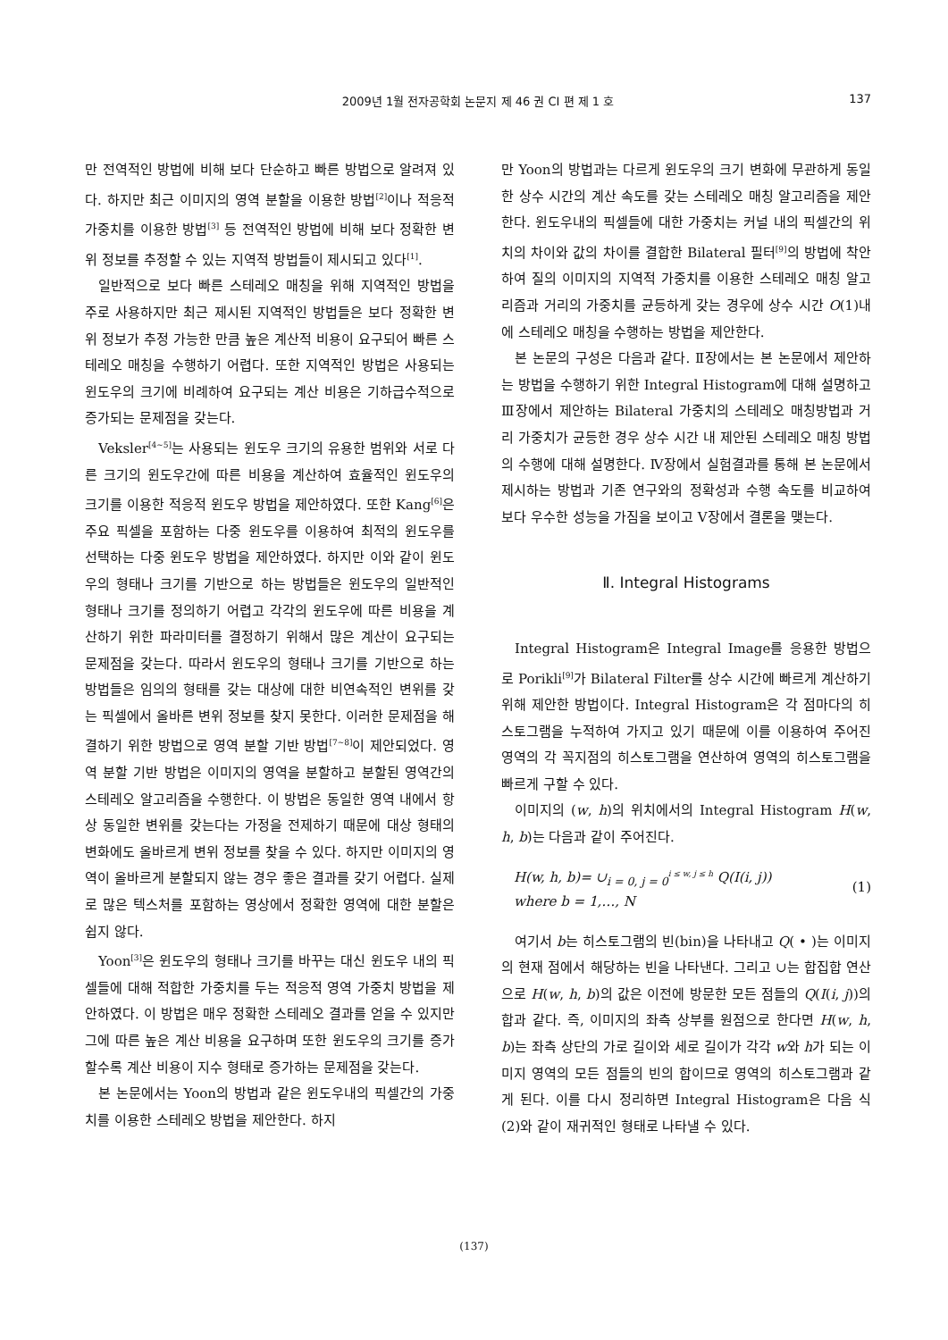2009년 1월 전자공학회 논문지 제 46 권 CI 편 제 1 호
137
만 전역적인 방법에 비해 보다 단순하고 빠른 방법으로 알려져 있다. 하지만 최근 이미지의 영역 분할을 이용한 방법<sup>[2]</sup>이나 적응적 가중치를 이용한 방법<sup>[3]</sup> 등 전역적인 방법에 비해 보다 정확한 변위 정보를 추정할 수 있는 지역적 방법들이 제시되고 있다<sup>[1]</sup>.
일반적으로 보다 빠른 스테레오 매칭을 위해 지역적인 방법을 주로 사용하지만 최근 제시된 지역적인 방법들은 보다 정확한 변위 정보가 추정 가능한 만큼 높은 계산적 비용이 요구되어 빠른 스테레오 매칭을 수행하기 어렵다. 또한 지역적인 방법은 사용되는 윈도우의 크기에 비례하여 요구되는 계산 비용은 기하급수적으로 증가되는 문제점을 갖는다.
Veksler<sup>[4~5]</sup>는 사용되는 윈도우 크기의 유용한 범위와 서로 다른 크기의 윈도우간에 따른 비용을 계산하여 효율적인 윈도우의 크기를 이용한 적응적 윈도우 방법을 제안하였다. 또한 Kang<sup>[6]</sup>은 주요 픽셀을 포함하는 다중 윈도우를 이용하여 최적의 윈도우를 선택하는 다중 윈도우 방법을 제안하였다. 하지만 이와 같이 윈도우의 형태나 크기를 기반으로 하는 방법들은 윈도우의 일반적인 형태나 크기를 정의하기 어렵고 각각의 윈도우에 따른 비용을 계산하기 위한 파라미터를 결정하기 위해서 많은 계산이 요구되는 문제점을 갖는다. 따라서 윈도우의 형태나 크기를 기반으로 하는 방법들은 임의의 형태를 갖는 대상에 대한 비연속적인 변위를 갖는 픽셀에서 올바른 변위 정보를 찾지 못한다. 이러한 문제점을 해결하기 위한 방법으로 영역 분할 기반 방법<sup>[7~8]</sup>이 제안되었다. 영역 분할 기반 방법은 이미지의 영역을 분할하고 분할된 영역간의 스테레오 알고리즘을 수행한다. 이 방법은 동일한 영역 내에서 항상 동일한 변위를 갖는다는 가정을 전제하기 때문에 대상 형태의 변화에도 올바르게 변위 정보를 찾을 수 있다. 하지만 이미지의 영역이 올바르게 분할되지 않는 경우 좋은 결과를 갖기 어렵다. 실제로 많은 텍스처를 포함하는 영상에서 정확한 영역에 대한 분할은 쉽지 않다.
Yoon<sup>[3]</sup>은 윈도우의 형태나 크기를 바꾸는 대신 윈도우 내의 픽셀들에 대해 적합한 가중치를 두는 적응적 영역 가중치 방법을 제안하였다. 이 방법은 매우 정확한 스테레오 결과를 얻을 수 있지만 그에 따른 높은 계산 비용을 요구하며 또한 윈도우의 크기를 증가할수록 계산 비용이 지수 형태로 증가하는 문제점을 갖는다.
본 논문에서는 Yoon의 방법과 같은 윈도우내의 픽셀간의 가중치를 이용한 스테레오 방법을 제안한다. 하지
만 Yoon의 방법과는 다르게 윈도우의 크기 변화에 무관하게 동일한 상수 시간의 계산 속도를 갖는 스테레오 매칭 알고리즘을 제안한다. 윈도우내의 픽셀들에 대한 가중치는 커널 내의 픽셀간의 위치의 차이와 값의 차이를 결합한 Bilateral 필터<sup>[9]</sup>의 방법에 착안하여 질의 이미지의 지역적 가중치를 이용한 스테레오 매칭 알고리즘과 거리의 가중치를 균등하게 갖는 경우에 상수 시간 O(1)내에 스테레오 매칭을 수행하는 방법을 제안한다.
본 논문의 구성은 다음과 같다. Ⅱ장에서는 본 논문에서 제안하는 방법을 수행하기 위한 Integral Histogram에 대해 설명하고 Ⅲ장에서 제안하는 Bilateral 가중치의 스테레오 매칭방법과 거리 가중치가 균등한 경우 상수 시간 내 제안된 스테레오 매칭 방법의 수행에 대해 설명한다. Ⅳ장에서 실험결과를 통해 본 논문에서 제시하는 방법과 기존 연구와의 정확성과 수행 속도를 비교하여 보다 우수한 성능을 가짐을 보이고 Ⅴ장에서 결론을 맺는다.
Ⅱ. Integral Histograms
Integral Histogram은 Integral Image를 응용한 방법으로 Porikli<sup>[9]</sup>가 Bilateral Filter를 상수 시간에 빠르게 계산하기 위해 제안한 방법이다. Integral Histogram은 각 점마다의 히스토그램을 누적하여 가지고 있기 때문에 이를 이용하여 주어진 영역의 각 꼭지점의 히스토그램을 연산하여 영역의 히스토그램을 빠르게 구할 수 있다.
이미지의 (w, h)의 위치에서의 Integral Histogram H(w, h, b)는 다음과 같이 주어진다.
H(w, h, b)= ∪<sub>i = 0, j = 0</sub><sup>i ≤ w, j ≤ h</sup> Q(I(i, j))
where b = 1,…, N
(1)
여기서 b는 히스토그램의 빈(bin)을 나타내고 Q( • )는 이미지의 현재 점에서 해당하는 빈을 나타낸다. 그리고 ∪는 합집합 연산으로 H(w, h, b)의 값은 이전에 방문한 모든 점들의 Q(I(i, j))의 합과 같다. 즉, 이미지의 좌측 상부를 원점으로 한다면 H(w, h, b)는 좌측 상단의 가로 길이와 세로 길이가 각각 w와 h가 되는 이미지 영역의 모든 점들의 빈의 합이므로 영역의 히스토그램과 같게 된다. 이를 다시 정리하면 Integral Histogram은 다음 식(2)와 같이 재귀적인 형태로 나타낼 수 있다.
(137)